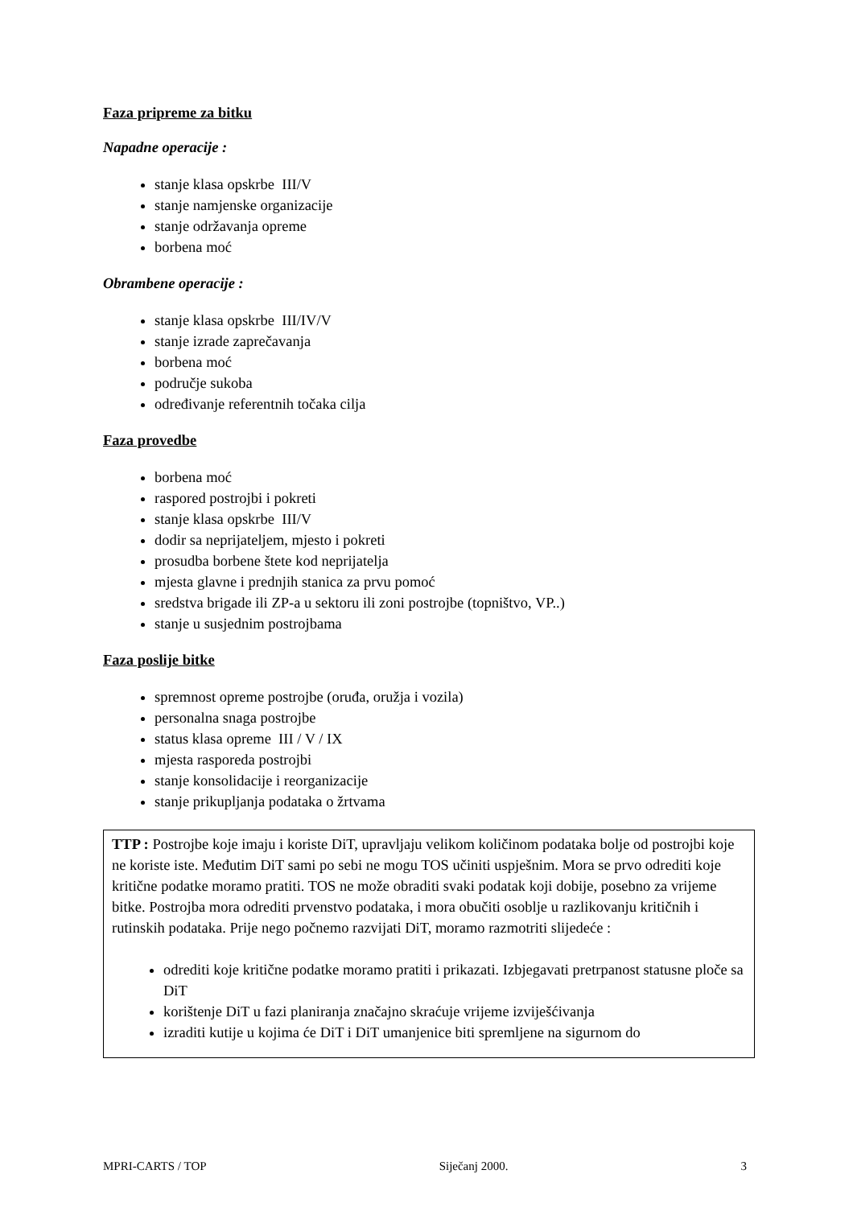Faza pripreme za bitku
Napadne operacije :
stanje klasa opskrbe III/V
stanje namjenske organizacije
stanje održavanja opreme
borbena moć
Obrambene operacije :
stanje klasa opskrbe III/IV/V
stanje izrade zaprečavanja
borbena moć
područje sukoba
određivanje referentnih točaka cilja
Faza provedbe
borbena moć
raspored postrojbi i pokreti
stanje klasa opskrbe III/V
dodir sa neprijateljem, mjesto i pokreti
prosudba borbene štete kod neprijatelja
mjesta glavne i prednjih stanica za prvu pomoć
sredstva brigade ili ZP-a u sektoru ili zoni postrojbe (topništvo, VP..)
stanje u susjednim postrojbama
Faza poslije bitke
spremnost opreme postrojbe (oruđa, oružja i vozila)
personalna snaga postrojbe
status klasa opreme III / V / IX
mjesta rasporeda postrojbi
stanje konsolidacije i reorganizacije
stanje prikupljanja podataka o žrtvama
TTP : Postrojbe koje imaju i koriste DiT, upravljaju velikom količinom podataka bolje od postrojbi koje ne koriste iste. Međutim DiT sami po sebi ne mogu TOS učiniti uspješnim. Mora se prvo odrediti koje kritične podatke moramo pratiti. TOS ne može obraditi svaki podatak koji dobije, posebno za vrijeme bitke. Postrojba mora odrediti prvenstvo podataka, i mora obučiti osoblje u razlikovanju kritičnih i rutinskih podataka. Prije nego počnemo razvijati DiT, moramo razmotriti slijedeće :
odrediti koje kritične podatke moramo pratiti i prikazati. Izbjegavati pretrpanost statusne ploče sa DiT
korištenje DiT u fazi planiranja značajno skraćuje vrijeme izviješćivanja
izraditi kutije u kojima će DiT i DiT umanjenice biti spremljene na sigurnom do
MPRI-CARTS / TOP Siječanj 2000. 3